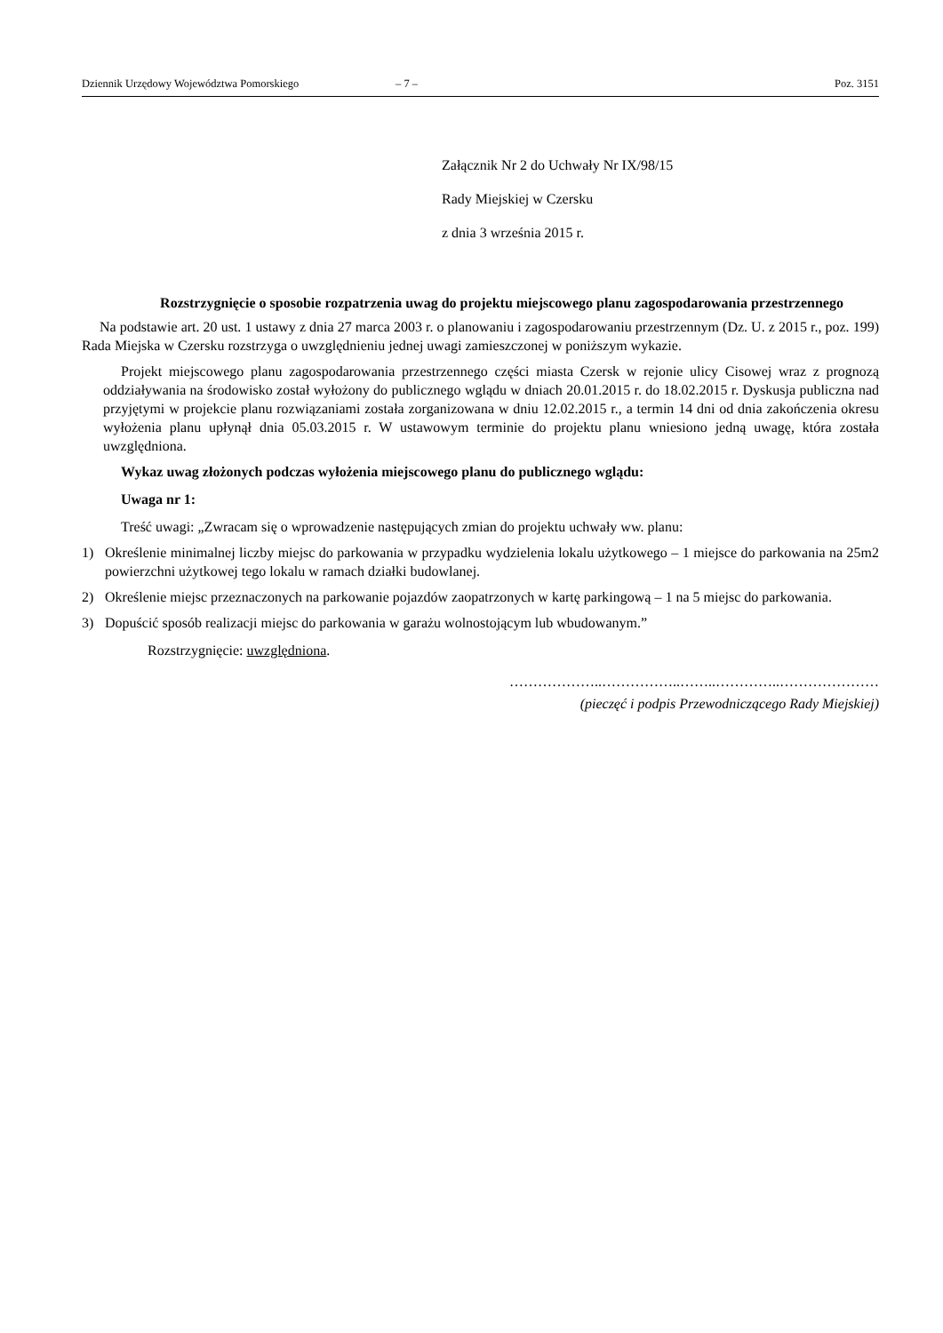Dziennik Urzędowy Województwa Pomorskiego – 7 – Poz. 3151
Załącznik Nr 2 do Uchwały Nr IX/98/15
Rady Miejskiej w Czersku
z dnia 3 września 2015 r.
Rozstrzygnięcie o sposobie rozpatrzenia uwag do projektu miejscowego planu zagospodarowania przestrzennego
Na podstawie art. 20 ust. 1 ustawy z dnia 27 marca 2003 r. o planowaniu i zagospodarowaniu przestrzennym (Dz. U. z 2015 r., poz. 199) Rada Miejska w Czersku rozstrzyga o uwzględnieniu jednej uwagi zamieszczonej w poniższym wykazie.
Projekt miejscowego planu zagospodarowania przestrzennego części miasta Czersk w rejonie ulicy Cisowej wraz z prognozą oddziaływania na środowisko został wyłożony do publicznego wglądu w dniach 20.01.2015 r. do 18.02.2015 r. Dyskusja publiczna nad przyjętymi w projekcie planu rozwiązaniami została zorganizowana w dniu 12.02.2015 r., a termin 14 dni od dnia zakończenia okresu wyłożenia planu upłynął dnia 05.03.2015 r. W ustawowym terminie do projektu planu wniesiono jedną uwagę, która została uwzględniona.
Wykaz uwag złożonych podczas wyłożenia miejscowego planu do publicznego wglądu:
Uwaga nr 1:
Treść uwagi: „Zwracam się o wprowadzenie następujących zmian do projektu uchwały ww. planu:
1) Określenie minimalnej liczby miejsc do parkowania w przypadku wydzielenia lokalu użytkowego – 1 miejsce do parkowania na 25m2 powierzchni użytkowej tego lokalu w ramach działki budowlanej.
2) Określenie miejsc przeznaczonych na parkowanie pojazdów zaopatrzonych w kartę parkingową – 1 na 5 miejsc do parkowania.
3) Dopuścić sposób realizacji miejsc do parkowania w garażu wolnostojącym lub wbudowanym.”
Rozstrzygnięcie: uwzględniona.
………………..……………..……..…………..…………………
(pieczęć i podpis Przewodniczącego Rady Miejskiej)